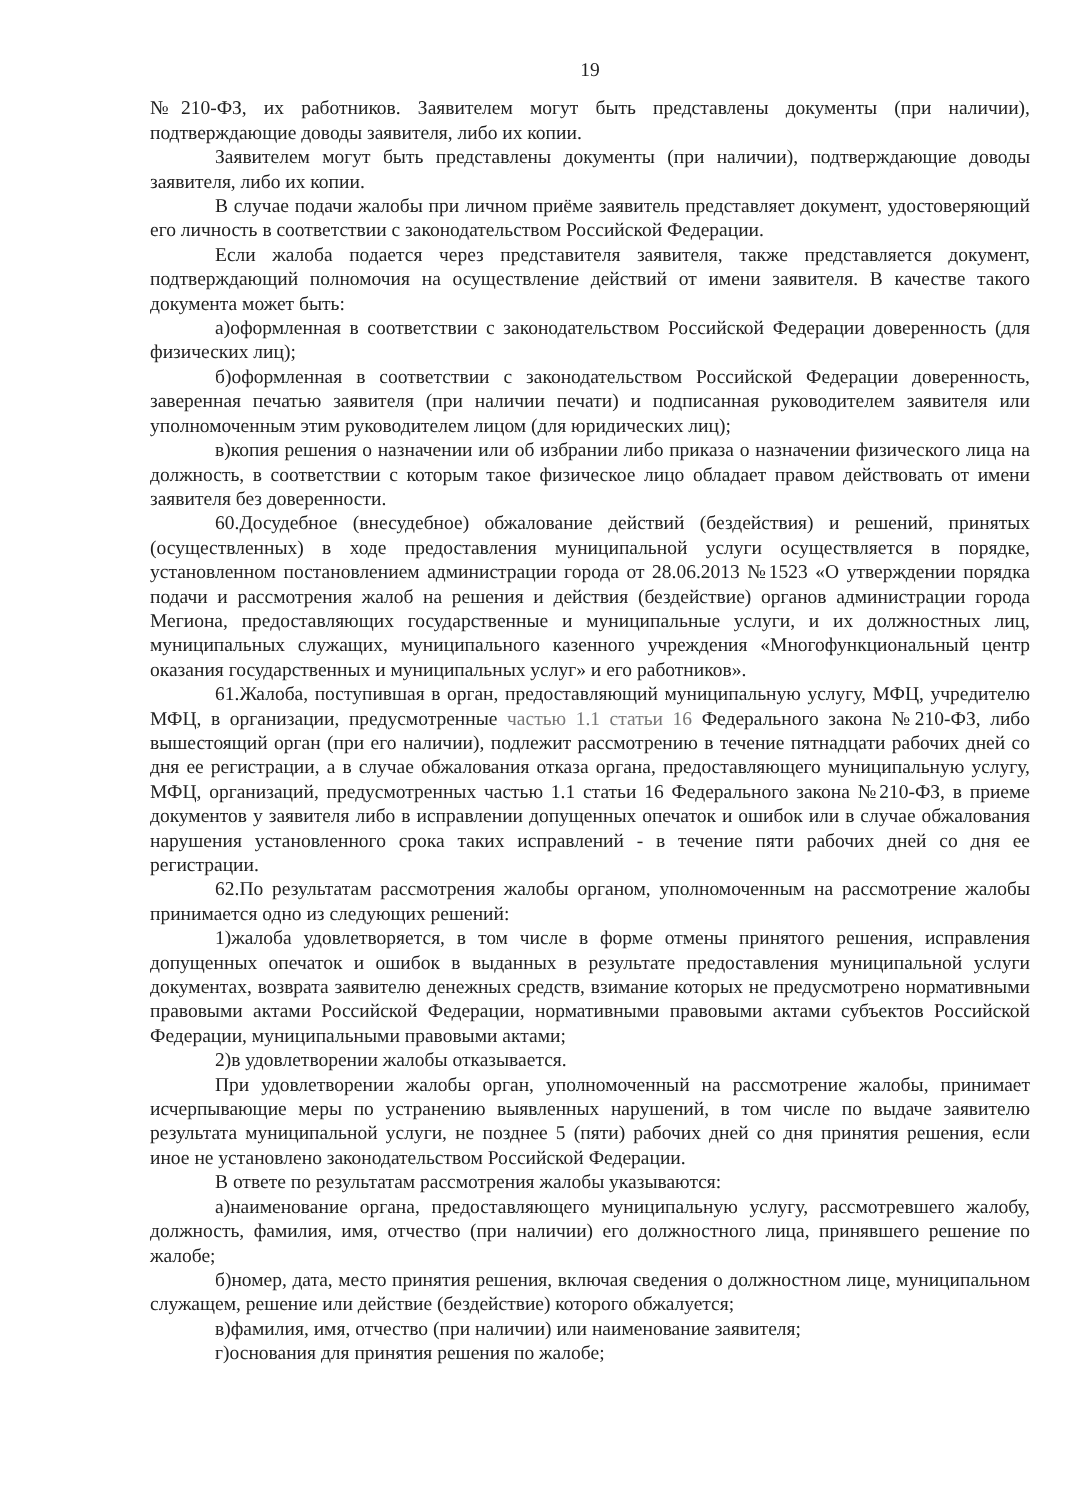19
№210-ФЗ, их работников. Заявителем могут быть представлены документы (при наличии), подтверждающие доводы заявителя, либо их копии.
Заявителем могут быть представлены документы (при наличии), подтверждающие доводы заявителя, либо их копии.
В случае подачи жалобы при личном приёме заявитель представляет документ, удостоверяющий его личность в соответствии с законодательством Российской Федерации.
Если жалоба подается через представителя заявителя, также представляется документ, подтверждающий полномочия на осуществление действий от имени заявителя. В качестве такого документа может быть:
а)оформленная в соответствии с законодательством Российской Федерации доверенность (для физических лиц);
б)оформленная в соответствии с законодательством Российской Федерации доверенность, заверенная печатью заявителя (при наличии печати) и подписанная руководителем заявителя или уполномоченным этим руководителем лицом (для юридических лиц);
в)копия решения о назначении или об избрании либо приказа о назначении физического лица на должность, в соответствии с которым такое физическое лицо обладает правом действовать от имени заявителя без доверенности.
60.Досудебное (внесудебное) обжалование действий (бездействия) и решений, принятых (осуществленных) в ходе предоставления муниципальной услуги осуществляется в порядке, установленном постановлением администрации города от 28.06.2013 №1523 «О утверждении порядка подачи и рассмотрения жалоб на решения и действия (бездействие) органов администрации города Мегиона, предоставляющих государственные и муниципальные услуги, и их должностных лиц, муниципальных служащих, муниципального казенного учреждения «Многофункциональный центр оказания государственных и муниципальных услуг» и его работников».
61.Жалоба, поступившая в орган, предоставляющий муниципальную услугу, МФЦ, учредителю МФЦ, в организации, предусмотренные частью 1.1 статьи 16 Федерального закона №210-ФЗ, либо вышестоящий орган (при его наличии), подлежит рассмотрению в течение пятнадцати рабочих дней со дня ее регистрации, а в случае обжалования отказа органа, предоставляющего муниципальную услугу, МФЦ, организаций, предусмотренных частью 1.1 статьи 16 Федерального закона №210-ФЗ, в приеме документов у заявителя либо в исправлении допущенных опечаток и ошибок или в случае обжалования нарушения установленного срока таких исправлений - в течение пяти рабочих дней со дня ее регистрации.
62.По результатам рассмотрения жалобы органом, уполномоченным на рассмотрение жалобы принимается одно из следующих решений:
1)жалоба удовлетворяется, в том числе в форме отмены принятого решения, исправления допущенных опечаток и ошибок в выданных в результате предоставления муниципальной услуги документах, возврата заявителю денежных средств, взимание которых не предусмотрено нормативными правовыми актами Российской Федерации, нормативными правовыми актами субъектов Российской Федерации, муниципальными правовыми актами;
2)в удовлетворении жалобы отказывается.
При удовлетворении жалобы орган, уполномоченный на рассмотрение жалобы, принимает исчерпывающие меры по устранению выявленных нарушений, в том числе по выдаче заявителю результата муниципальной услуги, не позднее 5 (пяти) рабочих дней со дня принятия решения, если иное не установлено законодательством Российской Федерации.
В ответе по результатам рассмотрения жалобы указываются:
а)наименование органа, предоставляющего муниципальную услугу, рассмотревшего жалобу, должность, фамилия, имя, отчество (при наличии) его должностного лица, принявшего решение по жалобе;
б)номер, дата, место принятия решения, включая сведения о должностном лице, муниципальном служащем, решение или действие (бездействие) которого обжалуется;
в)фамилия, имя, отчество (при наличии) или наименование заявителя;
г)основания для принятия решения по жалобе;